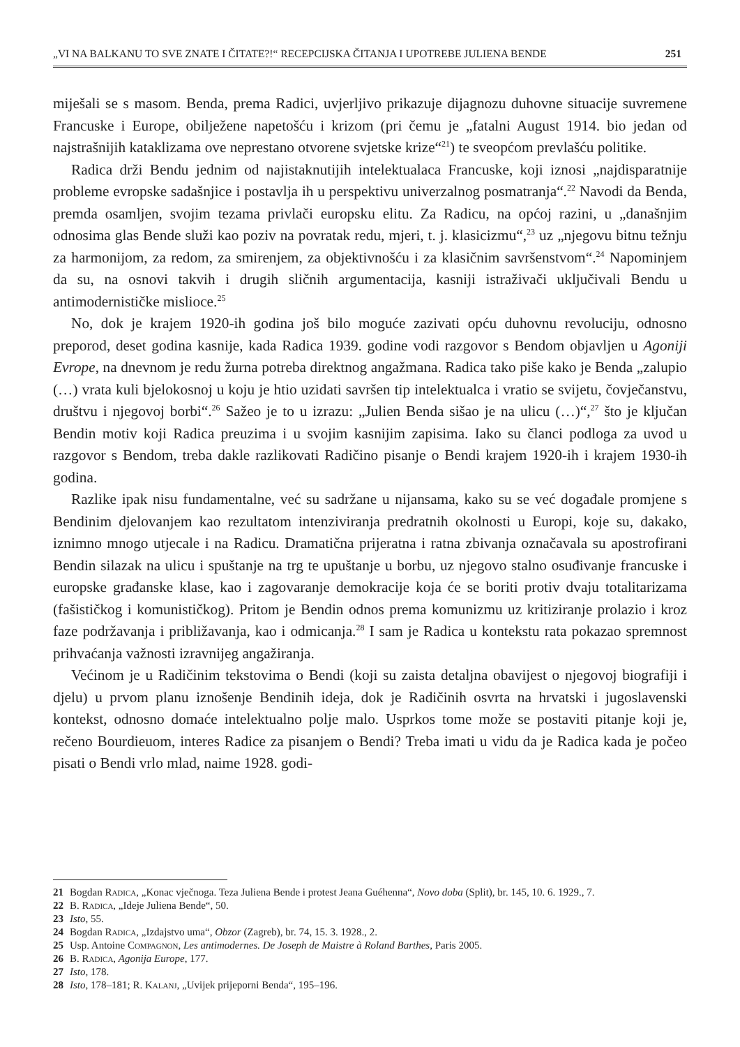„VI NA BALKANU TO SVE ZNATE I ČITATE?!“ RECEPCIJSKA ČITANJA I UPOTREBE JULIENA BENDE 251
miješali se s masom. Benda, prema Radici, uvjerljivo prikazuje dijagnozu duhovne situacije suvremene Francuske i Europe, obilježene napetošću i krizom (pri čemu je „fatalni August 1914. bio jedan od najstrašnijih kataklizama ove neprestano otvorene svjetske krize“<sup>21</sup>) te sveopćom prevlašću politike.
Radica drži Bendu jednim od najistaknutijih intelektualaca Francuske, koji iznosi „najdisparatnije probleme evropske sadašnjice i postavlja ih u perspektivu univerzalnog posmatranja“.<sup>22</sup> Navodi da Benda, premda osamljen, svojim tezama privlači europsku elitu. Za Radicu, na općoj razini, u „današnjim odnosima glas Bende služi kao poziv na povratak redu, mjeri, t. j. klasicizmu“,<sup>23</sup> uz „njegovu bitnu težnju za harmonijom, za redom, za smirenjem, za objektivnošću i za klasičnim savršenstvom“.<sup>24</sup> Napominjem da su, na osnovi takvih i drugih sličnih argumentacija, kasniji istraživači uključivali Bendu u antimodernističke mislioce.<sup>25</sup>
No, dok je krajem 1920-ih godina još bilo moguće zazivati opću duhovnu revoluciju, odnosno preporod, deset godina kasnije, kada Radica 1939. godine vodi razgovor s Bendom objavljen u Agoniji Evrope, na dnevnom je redu žurna potreba direktnog angažmana. Radica tako piše kako je Benda „zalupio (…) vrata kuli bjelokosnoj u koju je htio uzidati savršen tip intelektualca i vratio se svijetu, čovječanstvu, društvu i njegovoj borbi“.<sup>26</sup> Sažeo je to u izrazu: „Julien Benda sišao je na ulicu (…)“,<sup>27</sup> što je ključan Bendin motiv koji Radica preuzima i u svojim kasnijim zapisima. Iako su članci podloga za uvod u razgovor s Bendom, treba dakle razlikovati Radičino pisanje o Bendi krajem 1920-ih i krajem 1930-ih godina.
Razlike ipak nisu fundamentalne, već su sadržane u nijansama, kako su se već događale promjene s Bendinim djelovanjem kao rezultatom intenziviranja predratnih okolnosti u Europi, koje su, dakako, iznimno mnogo utjecale i na Radicu. Dramatična prijeratna i ratna zbivanja označavala su apostrofirani Bendin silazak na ulicu i spuštanje na trg te upuštanje u borbu, uz njegovo stalno osuđivanje francuske i europske građanske klase, kao i zagovaranje demokracije koja će se boriti protiv dvaju totalitarizama (fašističkog i komunističkog). Pritom je Bendin odnos prema komunizmu uz kritiziranje prolazio i kroz faze podržavanja i približavanja, kao i odmicanja.<sup>28</sup> I sam je Radica u kontekstu rata pokazao spremnost prihvaćanja važnosti izravnijeg angažiranja.
Većinom je u Radičinim tekstovima o Bendi (koji su zaista detaljna obavijest o njegovoj biografiji i djelu) u prvom planu iznošenje Bendinih ideja, dok je Radičinih osvrta na hrvatski i jugoslavenski kontekst, odnosno domaće intelektualno polje malo. Usprkos tome može se postaviti pitanje koji je, rečeno Bourdieuom, interes Radice za pisanjem o Bendi? Treba imati u vidu da je Radica kada je počeo pisati o Bendi vrlo mlad, naime 1928. godi-
21 Bogdan Radica, „Konac vječnoga. Teza Juliena Bende i protest Jeana Guéhenna“, Novo doba (Split), br. 145, 10. 6. 1929., 7.
22 B. Radica, „Ideje Juliena Bende“, 50.
23 Isto, 55.
24 Bogdan Radica, „Izdajstvo uma“, Obzor (Zagreb), br. 74, 15. 3. 1928., 2.
25 Usp. Antoine Compagnon, Les antimodernes. De Joseph de Maistre à Roland Barthes, Paris 2005.
26 B. Radica, Agonija Europe, 177.
27 Isto, 178.
28 Isto, 178–181; R. Kalanj, „Uvijek prijeporni Benda“, 195–196.